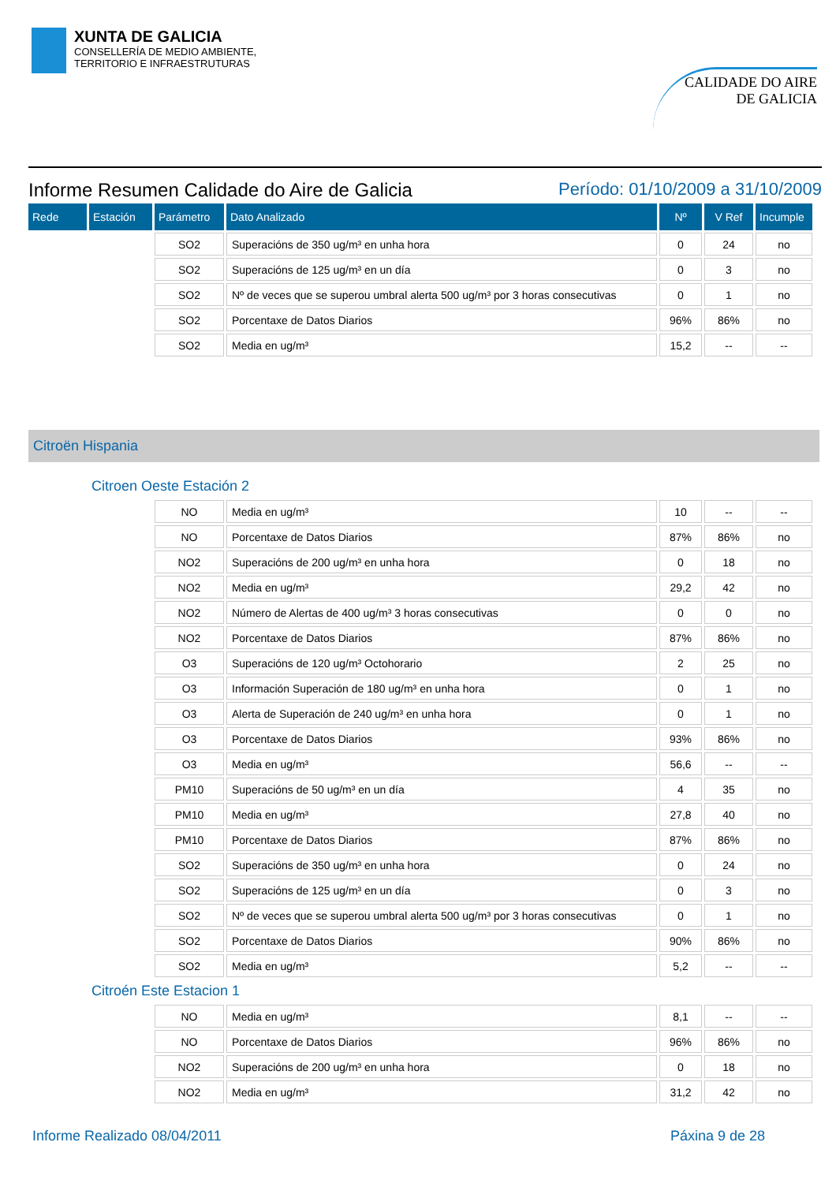XUNTA DE GALICIA
CONSELLERÍA DE MEDIO AMBIENTE,
TERRITORIO E INFRAESTRUTURAS
CALIDADE DO AIRE
DE GALICIA
Informe Resumen Calidade do Aire de Galicia Período: 01/10/2009 a 31/10/2009
| Rede | Estación | Parámetro | Dato Analizado | Nº | V Ref | Incumple |
| --- | --- | --- | --- | --- | --- | --- |
| | | SO2 | Superacións de 350 ug/m³ en unha hora | 0 | 24 | no |
| | | SO2 | Superacións de 125 ug/m³ en un día | 0 | 3 | no |
| | | SO2 | Nº de veces que se superou umbral alerta 500 ug/m³ por 3 horas consecutivas | 0 | 1 | no |
| | | SO2 | Porcentaxe de Datos Diarios | 96% | 86% | no |
| | | SO2 | Media en ug/m³ | 15,2 | -- | -- |
Citroën Hispania
Citroen Oeste Estación 2
| | | NO | Media en ug/m³ | 10 | -- | -- |
| | | NO | Porcentaxe de Datos Diarios | 87% | 86% | no |
| | | NO2 | Superacións de 200 ug/m³ en unha hora | 0 | 18 | no |
| | | NO2 | Media en ug/m³ | 29,2 | 42 | no |
| | | NO2 | Número de Alertas de 400 ug/m³ 3 horas consecutivas | 0 | 0 | no |
| | | NO2 | Porcentaxe de Datos Diarios | 87% | 86% | no |
| | | O3 | Superacións de 120 ug/m³ Octohorario | 2 | 25 | no |
| | | O3 | Información Superación de 180 ug/m³ en unha hora | 0 | 1 | no |
| | | O3 | Alerta de Superación de 240 ug/m³ en unha hora | 0 | 1 | no |
| | | O3 | Porcentaxe de Datos Diarios | 93% | 86% | no |
| | | O3 | Media en ug/m³ | 56,6 | -- | -- |
| | | PM10 | Superacións de 50 ug/m³ en un día | 4 | 35 | no |
| | | PM10 | Media en ug/m³ | 27,8 | 40 | no |
| | | PM10 | Porcentaxe de Datos Diarios | 87% | 86% | no |
| | | SO2 | Superacións de 350 ug/m³ en unha hora | 0 | 24 | no |
| | | SO2 | Superacións de 125 ug/m³ en un día | 0 | 3 | no |
| | | SO2 | Nº de veces que se superou umbral alerta 500 ug/m³ por 3 horas consecutivas | 0 | 1 | no |
| | | SO2 | Porcentaxe de Datos Diarios | 90% | 86% | no |
| | | SO2 | Media en ug/m³ | 5,2 | -- | -- |
Citroén Este Estacion 1
| | | NO | Media en ug/m³ | 8,1 | -- | -- |
| | | NO | Porcentaxe de Datos Diarios | 96% | 86% | no |
| | | NO2 | Superacións de 200 ug/m³ en unha hora | 0 | 18 | no |
| | | NO2 | Media en ug/m³ | 31,2 | 42 | no |
Informe Realizado 08/04/2011 Páxina 9 de 28